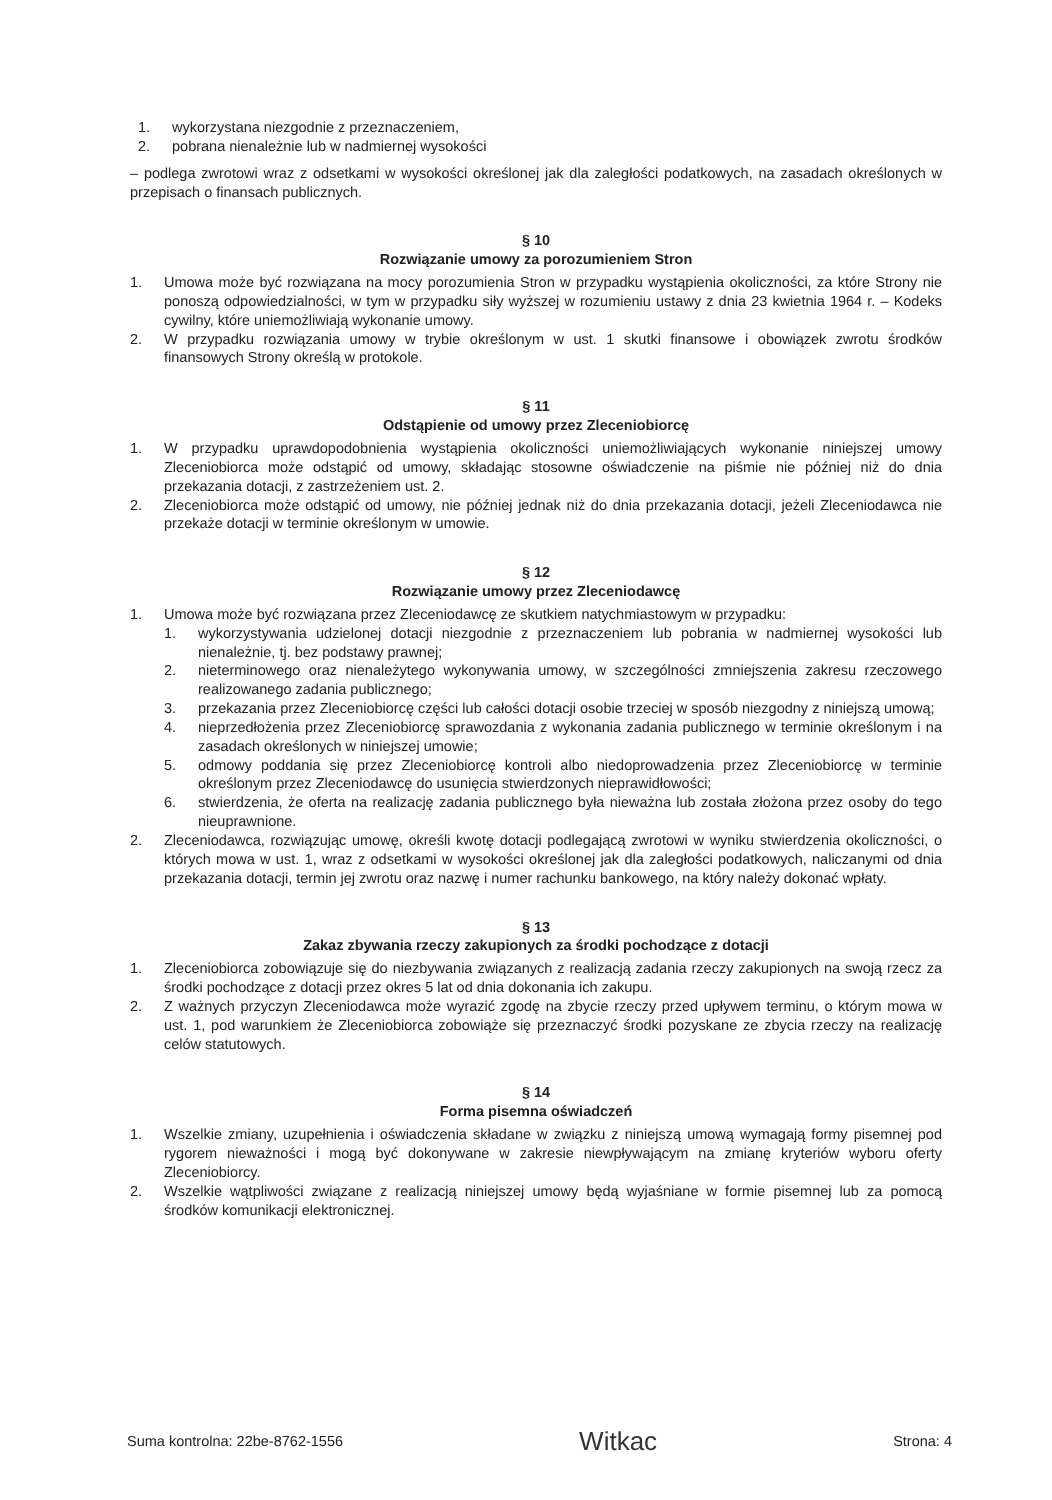1. wykorzystana niezgodnie z przeznaczeniem,
2. pobrana nienależnie lub w nadmiernej wysokości
– podlega zwrotowi wraz z odsetkami w wysokości określonej jak dla zaległości podatkowych, na zasadach określonych w przepisach o finansach publicznych.
§ 10
Rozwiązanie umowy za porozumieniem Stron
1. Umowa może być rozwiązana na mocy porozumienia Stron w przypadku wystąpienia okoliczności, za które Strony nie ponoszą odpowiedzialności, w tym w przypadku siły wyższej w rozumieniu ustawy z dnia 23 kwietnia 1964 r. – Kodeks cywilny, które uniemożliwiają wykonanie umowy.
2. W przypadku rozwiązania umowy w trybie określonym w ust. 1 skutki finansowe i obowiązek zwrotu środków finansowych Strony określą w protokole.
§ 11
Odstąpienie od umowy przez Zleceniobiorcę
1. W przypadku uprawdopodobnienia wystąpienia okoliczności uniemożliwiających wykonanie niniejszej umowy Zleceniobiorca może odstąpić od umowy, składając stosowne oświadczenie na piśmie nie później niż do dnia przekazania dotacji, z zastrzeżeniem ust. 2.
2. Zleceniobiorca może odstąpić od umowy, nie później jednak niż do dnia przekazania dotacji, jeżeli Zleceniodawca nie przekaże dotacji w terminie określonym w umowie.
§ 12
Rozwiązanie umowy przez Zleceniodawcę
1. Umowa może być rozwiązana przez Zleceniodawcę ze skutkiem natychmiastowym w przypadku:
1. wykorzystywania udzielonej dotacji niezgodnie z przeznaczeniem lub pobrania w nadmiernej wysokości lub nienależnie, tj. bez podstawy prawnej;
2. nieterminowego oraz nienależytego wykonywania umowy, w szczególności zmniejszenia zakresu rzeczowego realizowanego zadania publicznego;
3. przekazania przez Zleceniobiorcę części lub całości dotacji osobie trzeciej w sposób niezgodny z niniejszą umową;
4. nieprzedłożenia przez Zleceniobiorcę sprawozdania z wykonania zadania publicznego w terminie określonym i na zasadach określonych w niniejszej umowie;
5. odmowy poddania się przez Zleceniobiorcę kontroli albo niedoprowadzenia przez Zleceniobiorcę w terminie określonym przez Zleceniodawcę do usunięcia stwierdzonych nieprawidłowości;
6. stwierdzenia, że oferta na realizację zadania publicznego była nieważna lub została złożona przez osoby do tego nieuprawnione.
2. Zleceniodawca, rozwiązując umowę, określi kwotę dotacji podlegającą zwrotowi w wyniku stwierdzenia okoliczności, o których mowa w ust. 1, wraz z odsetkami w wysokości określonej jak dla zaległości podatkowych, naliczanymi od dnia przekazania dotacji, termin jej zwrotu oraz nazwę i numer rachunku bankowego, na który należy dokonać wpłaty.
§ 13
Zakaz zbywania rzeczy zakupionych za środki pochodzące z dotacji
1. Zleceniobiorca zobowiązuje się do niezbywania związanych z realizacją zadania rzeczy zakupionych na swoją rzecz za środki pochodzące z dotacji przez okres 5 lat od dnia dokonania ich zakupu.
2. Z ważnych przyczyn Zleceniodawca może wyrazić zgodę na zbycie rzeczy przed upływem terminu, o którym mowa w ust. 1, pod warunkiem że Zleceniobiorca zobowiąże się przeznaczyć środki pozyskane ze zbycia rzeczy na realizację celów statutowych.
§ 14
Forma pisemna oświadczeń
1. Wszelkie zmiany, uzupełnienia i oświadczenia składane w związku z niniejszą umową wymagają formy pisemnej pod rygorem nieważności i mogą być dokonywane w zakresie niewpływającym na zmianę kryteriów wyboru oferty Zleceniobiorcy.
2. Wszelkie wątpliwości związane z realizacją niniejszej umowy będą wyjaśniane w formie pisemnej lub za pomocą środków komunikacji elektronicznej.
Suma kontrolna: 22be-8762-1556 Witkac Strona: 4